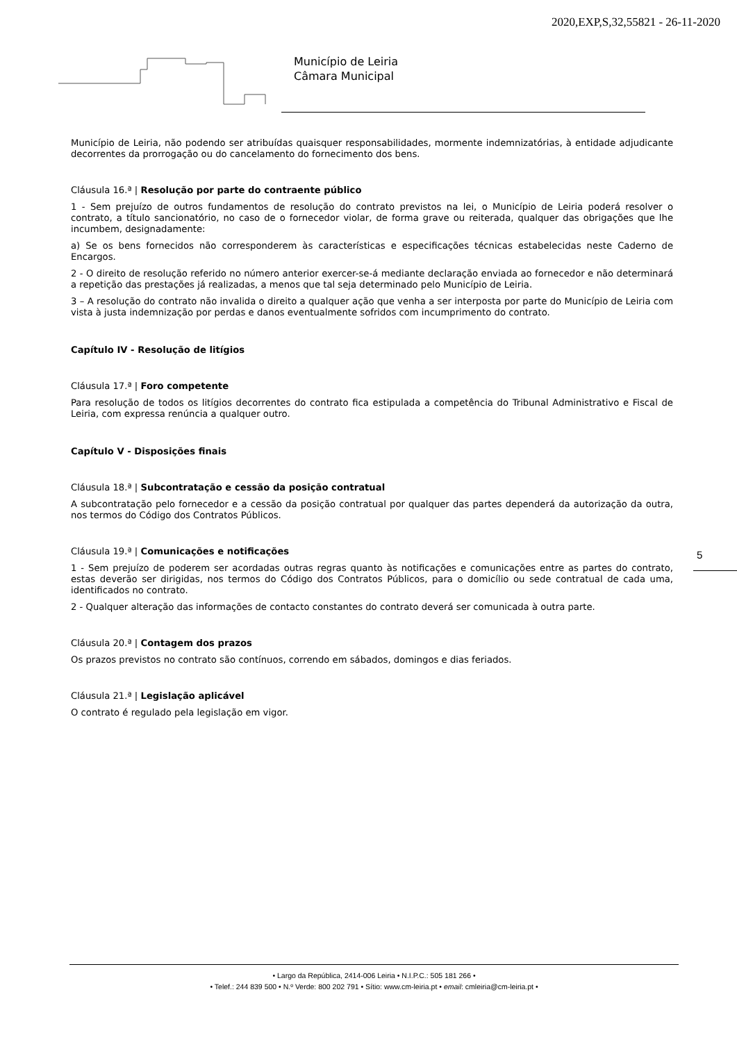2020,EXP,S,32,55821 - 26-11-2020
Município de Leiria
Câmara Municipal
Município de Leiria, não podendo ser atribuídas quaisquer responsabilidades, mormente indemnizatórias, à entidade adjudicante decorrentes da prorrogação ou do cancelamento do fornecimento dos bens.
Cláusula 16.ª | Resolução por parte do contraente público
1 - Sem prejuízo de outros fundamentos de resolução do contrato previstos na lei, o Município de Leiria poderá resolver o contrato, a título sancionatório, no caso de o fornecedor violar, de forma grave ou reiterada, qualquer das obrigações que lhe incumbem, designadamente:
a) Se os bens fornecidos não corresponderem às características e especificações técnicas estabelecidas neste Caderno de Encargos.
2 - O direito de resolução referido no número anterior exercer-se-á mediante declaração enviada ao fornecedor e não determinará a repetição das prestações já realizadas, a menos que tal seja determinado pelo Município de Leiria.
3 – A resolução do contrato não invalida o direito a qualquer ação que venha a ser interposta por parte do Município de Leiria com vista à justa indemnização por perdas e danos eventualmente sofridos com incumprimento do contrato.
Capítulo IV - Resolução de litígios
Cláusula 17.ª | Foro competente
Para resolução de todos os litígios decorrentes do contrato fica estipulada a competência do Tribunal Administrativo e Fiscal de Leiria, com expressa renúncia a qualquer outro.
Capítulo V - Disposições finais
Cláusula 18.ª | Subcontratação e cessão da posição contratual
A subcontratação pelo fornecedor e a cessão da posição contratual por qualquer das partes dependerá da autorização da outra, nos termos do Código dos Contratos Públicos.
Cláusula 19.ª | Comunicações e notificações
1 - Sem prejuízo de poderem ser acordadas outras regras quanto às notificações e comunicações entre as partes do contrato, estas deverão ser dirigidas, nos termos do Código dos Contratos Públicos, para o domicílio ou sede contratual de cada uma, identificados no contrato.
2 - Qualquer alteração das informações de contacto constantes do contrato deverá ser comunicada à outra parte.
Cláusula 20.ª | Contagem dos prazos
Os prazos previstos no contrato são contínuos, correndo em sábados, domingos e dias feriados.
Cláusula 21.ª | Legislação aplicável
O contrato é regulado pela legislação em vigor.
5
• Largo da República, 2414-006 Leiria • N.I.P.C.: 505 181 266 •
• Telef.: 244 839 500 • N.º Verde: 800 202 791 • Sítio: www.cm-leiria.pt • email: cmleiria@cm-leiria.pt •